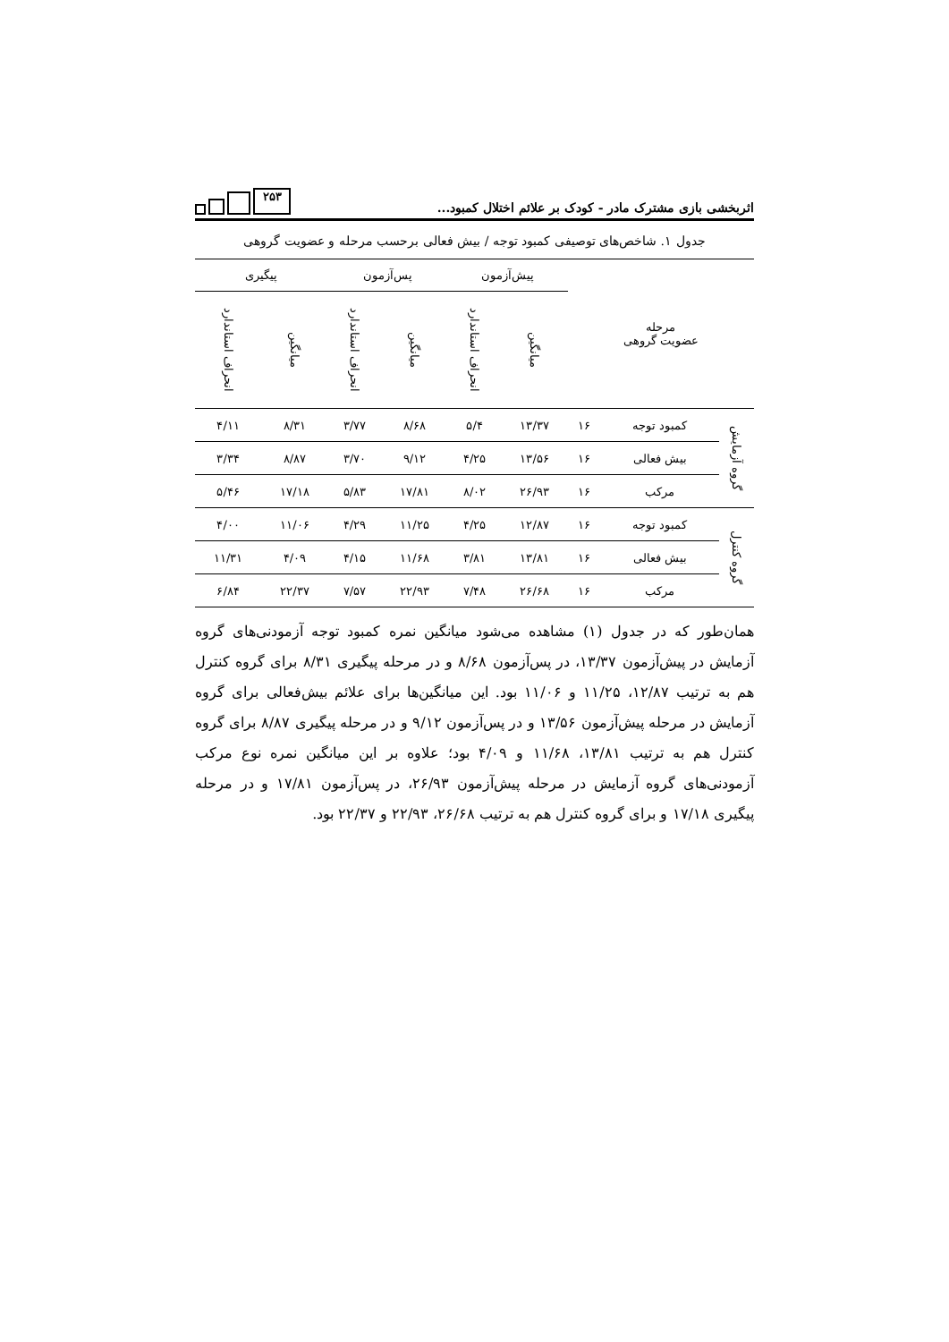اثربخشی بازی مشترک مادر - کودک بر علائم اختلال کمبود...
۲۵۳
جدول ۱. شاخص‌های توصیفی کمبود توجه / بیش فعالی برحسب مرحله و عضویت گروهی
| مرحله عضویت گروهی | | | پیش‌آزمون | | پس‌آزمون | | پیگیری | |
| --- | --- | --- | --- | --- | --- | --- | --- | --- |
| | | | میانگین | انحراف استاندارد | میانگین | انحراف استاندارد | میانگین | انحراف استاندارد |
| گروه آزمایش | کمبود توجه | ۱۶ | ۱۳/۳۷ | ۵/۴ | ۸/۶۸ | ۳/۷۷ | ۸/۳۱ | ۴/۱۱ |
| | بیش فعالی | ۱۶ | ۱۳/۵۶ | ۴/۲۵ | ۹/۱۲ | ۳/۷۰ | ۸/۸۷ | ۳/۳۴ |
| | مرکب | ۱۶ | ۲۶/۹۳ | ۸/۰۲ | ۱۷/۸۱ | ۵/۸۳ | ۱۷/۱۸ | ۵/۴۶ |
| گروه کنترل | کمبود توجه | ۱۶ | ۱۲/۸۷ | ۴/۲۵ | ۱۱/۲۵ | ۴/۲۹ | ۱۱/۰۶ | ۴/۰۰ |
| | بیش فعالی | ۱۶ | ۱۳/۸۱ | ۳/۸۱ | ۱۱/۶۸ | ۴/۱۵ | ۴/۰۹ | ۱۱/۳۱ |
| | مرکب | ۱۶ | ۲۶/۶۸ | ۷/۴۸ | ۲۲/۹۳ | ۷/۵۷ | ۲۲/۳۷ | ۶/۸۴ |
همان‌طور که در جدول (۱) مشاهده می‌شود میانگین نمره کمبود توجه آزمودنی‌های گروه آزمایش در پیش‌آزمون ۱۳/۳۷، در پس‌آزمون ۸/۶۸ و در مرحله پیگیری ۸/۳۱ برای گروه کنترل هم به ترتیب ۱۲/۸۷، ۱۱/۲۵ و ۱۱/۰۶ بود. این میانگین‌ها برای علائم بیش‌فعالی برای گروه آزمایش در مرحله پیش‌آزمون ۱۳/۵۶ و در پس‌آزمون ۹/۱۲ و در مرحله پیگیری ۸/۸۷ برای گروه کنترل هم به ترتیب ۱۳/۸۱، ۱۱/۶۸ و ۴/۰۹ بود؛ علاوه بر این میانگین نمره نوع مرکب آزمودنی‌های گروه آزمایش در مرحله پیش‌آزمون ۲۶/۹۳، در پس‌آزمون ۱۷/۸۱ و در مرحله پیگیری ۱۷/۱۸ و برای گروه کنترل هم به ترتیب ۲۶/۶۸، ۲۲/۹۳ و ۲۲/۳۷ بود.